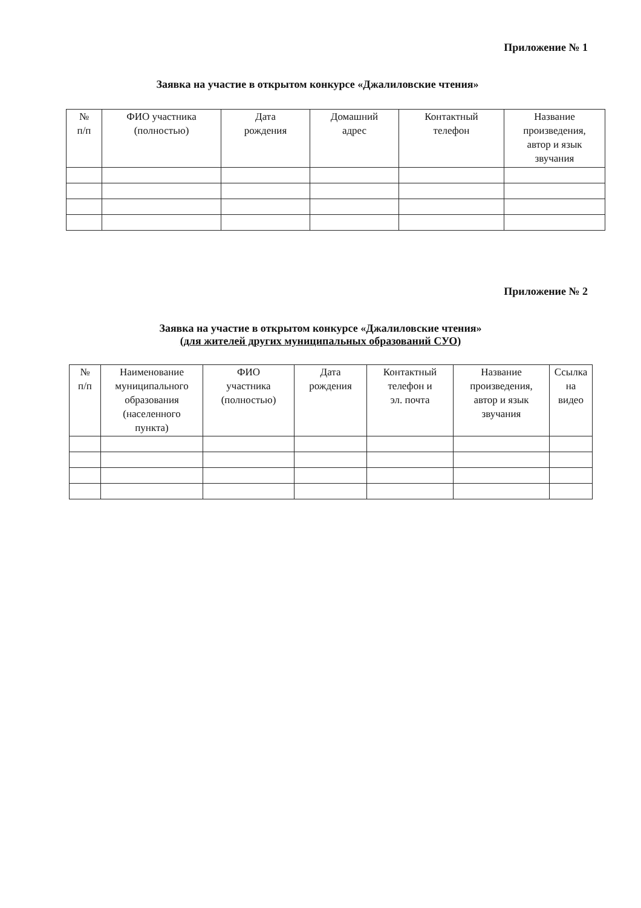Приложение № 1
Заявка на участие в открытом конкурсе «Джалиловские чтения»
| № п/п | ФИО участника (полностью) | Дата рождения | Домашний адрес | Контактный телефон | Название произведения, автор и язык звучания |
| --- | --- | --- | --- | --- | --- |
Приложение № 2
Заявка на участие в открытом конкурсе «Джалиловские чтения»
(для жителей других муниципальных образований СУО)
| № п/п | Наименование муниципального образования (населенного пункта) | ФИО участника (полностью) | Дата рождения | Контактный телефон и эл. почта | Название произведения, автор и язык звучания | Ссылка на видео |
| --- | --- | --- | --- | --- | --- | --- |